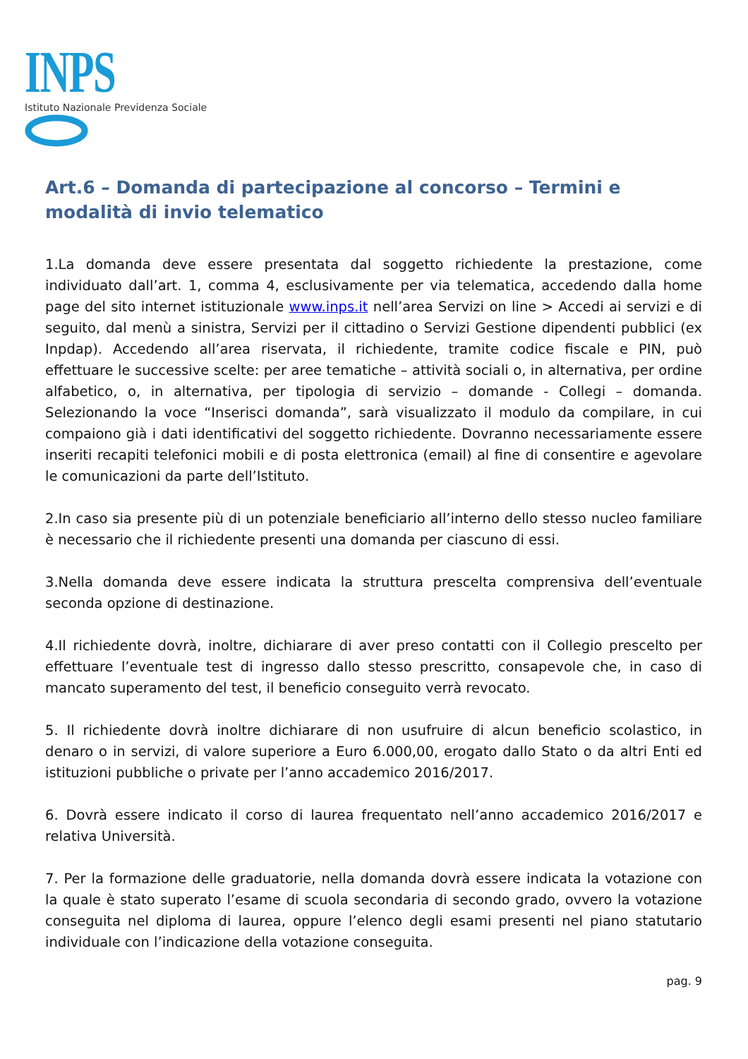INPS
Istituto Nazionale Previdenza Sociale
Art.6 – Domanda di partecipazione al concorso – Termini e modalità di invio telematico
1.La domanda deve essere presentata dal soggetto richiedente la prestazione, come individuato dall’art. 1, comma 4, esclusivamente per via telematica, accedendo dalla home page del sito internet istituzionale www.inps.it nell’area Servizi on line > Accedi ai servizi e di seguito, dal menù a sinistra, Servizi per il cittadino o Servizi Gestione dipendenti pubblici (ex Inpdap). Accedendo all’area riservata, il richiedente, tramite codice fiscale e PIN, può effettuare le successive scelte: per aree tematiche – attività sociali o, in alternativa, per ordine alfabetico, o, in alternativa, per tipologia di servizio – domande - Collegi – domanda. Selezionando la voce “Inserisci domanda”, sarà visualizzato il modulo da compilare, in cui compaiono già i dati identificativi del soggetto richiedente. Dovranno necessariamente essere inseriti recapiti telefonici mobili e di posta elettronica (email) al fine di consentire e agevolare le comunicazioni da parte dell’Istituto.
2.In caso sia presente più di un potenziale beneficiario all’interno dello stesso nucleo familiare è necessario che il richiedente presenti una domanda per ciascuno di essi.
3.Nella domanda deve essere indicata la struttura prescelta comprensiva dell’eventuale seconda opzione di destinazione.
4.Il richiedente dovrà, inoltre, dichiarare di aver preso contatti con il Collegio prescelto per effettuare l’eventuale test di ingresso dallo stesso prescritto, consapevole che, in caso di mancato superamento del test, il beneficio conseguito verrà revocato.
5. Il richiedente dovrà inoltre dichiarare di non usufruire di alcun beneficio scolastico, in denaro o in servizi, di valore superiore a Euro 6.000,00, erogato dallo Stato o da altri Enti ed istituzioni pubbliche o private per l’anno accademico 2016/2017.
6. Dovrà essere indicato il corso di laurea frequentato nell’anno accademico 2016/2017 e relativa Università.
7. Per la formazione delle graduatorie, nella domanda dovrà essere indicata la votazione con la quale è stato superato l’esame di scuola secondaria di secondo grado, ovvero la votazione conseguita nel diploma di laurea, oppure l’elenco degli esami presenti nel piano statutario individuale con l’indicazione della votazione conseguita.
pag. 9